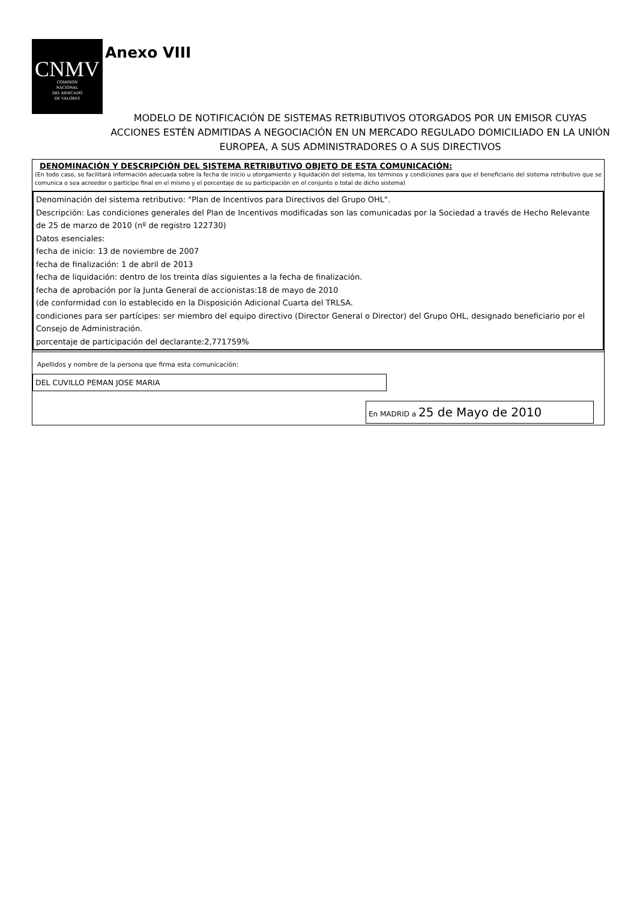CNMV
COMISION
NACIONAL
DEL MERCADO
DE VALORES
Anexo VIII
MODELO DE NOTIFICACIÓN DE SISTEMAS RETRIBUTIVOS OTORGADOS POR UN EMISOR CUYAS ACCIONES ESTÉN ADMITIDAS A NEGOCIACIÓN EN UN MERCADO REGULADO DOMICILIADO EN LA UNIÓN EUROPEA, A SUS ADMINISTRADORES O A SUS DIRECTIVOS
DENOMINACIÓN Y DESCRIPCIÓN DEL SISTEMA RETRIBUTIVO OBJETO DE ESTA COMUNICACIÓN:
(En todo caso, se facilitará información adecuada sobre la fecha de inicio u otorgamiento y liquidación del sistema, los términos y condiciones para que el beneficiario del sistema retributivo que se comunica o sea acreedor o partícipe final en el mismo y el porcentaje de su participación en el conjunto o total de dicho sistema)
Denominación del sistema retributivo: "Plan de Incentivos para Directivos del Grupo OHL".
Descripción: Las condiciones generales del Plan de Incentivos modificadas son las comunicadas por la Sociedad a través de Hecho Relevante de 25 de marzo de 2010 (nº de registro 122730)
Datos esenciales:
fecha de inicio: 13 de noviembre de 2007
fecha de finalización: 1 de abril de 2013
fecha de liquidación: dentro de los treinta días siguientes a la fecha de finalización.
fecha de aprobación por la Junta General de accionistas:18 de mayo de 2010
(de conformidad con lo establecido en la Disposición Adicional Cuarta del TRLSA.
condiciones para ser partícipes: ser miembro del equipo directivo (Director General o Director) del Grupo OHL, designado beneficiario por el Consejo de Administración.
porcentaje de participación del declarante:2,771759%
Apellidos y nombre de la persona que firma esta comunicación:
DEL CUVILLO PEMAN JOSE MARIA
En MADRID a 25 de Mayo de 2010